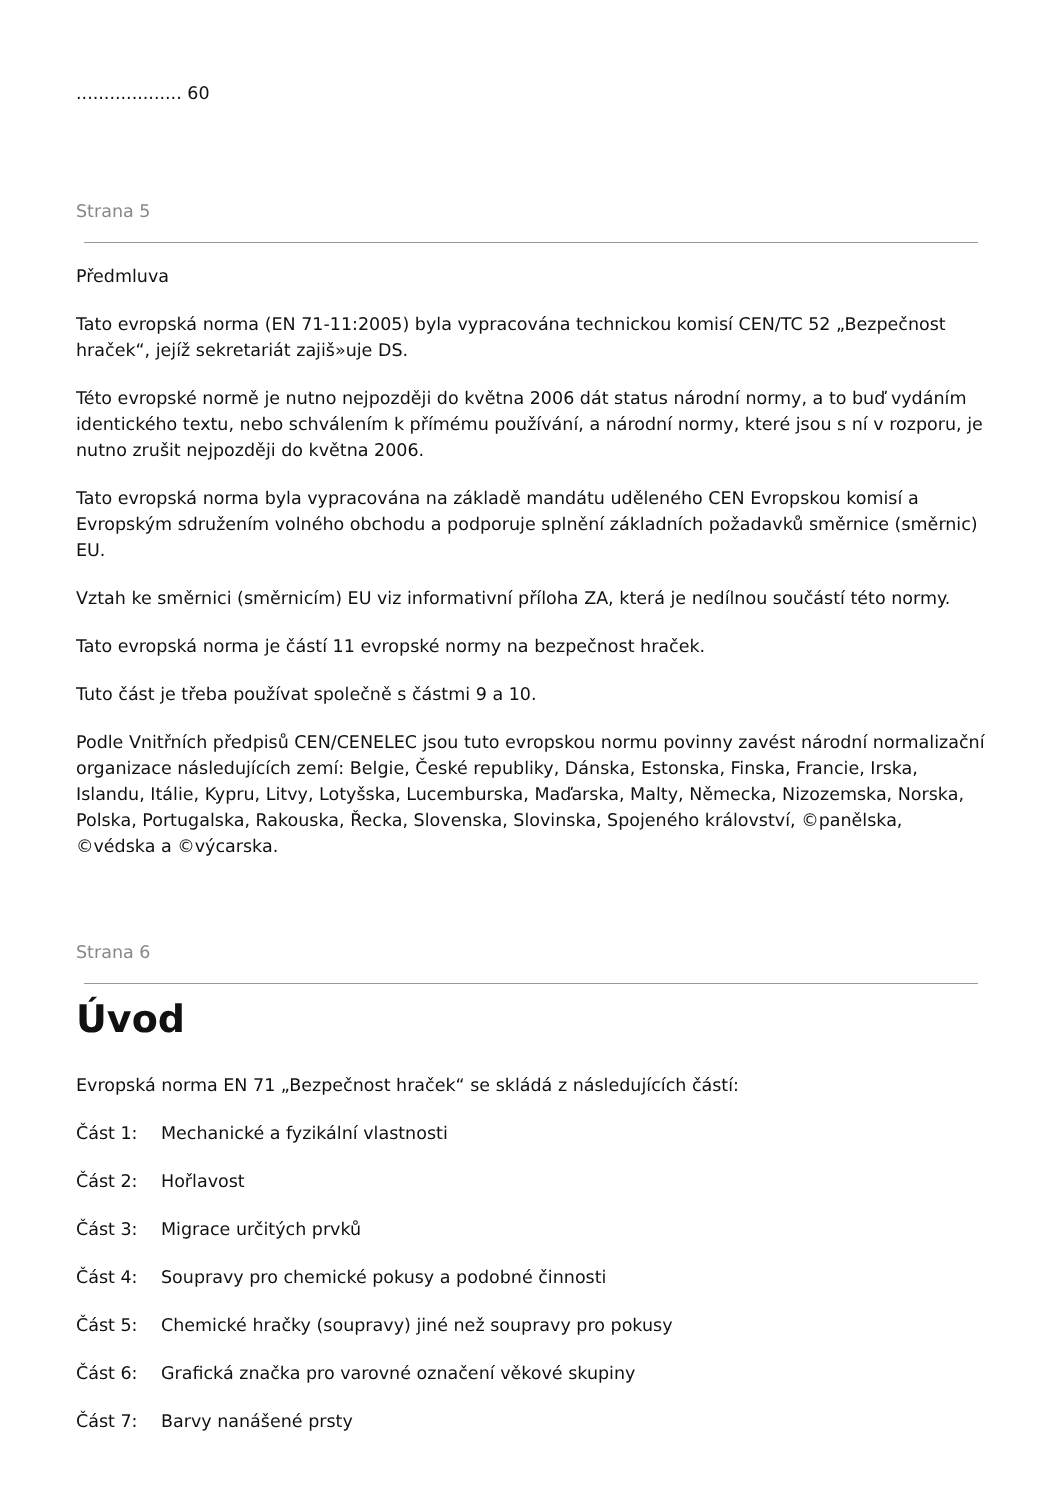................... 60
Strana 5
Předmluva
Tato evropská norma (EN 71-11:2005) byla vypracována technickou komisí CEN/TC 52 „Bezpečnost hraček“, jejíž sekretariát zajiš»uje DS.
Této evropské normě je nutno nejpozději do května 2006 dát status národní normy, a to buď vydáním identického textu, nebo schválením k přímému používání, a národní normy, které jsou s ní v rozporu, je nutno zrušit nejpozději do května 2006.
Tato evropská norma byla vypracována na základě mandátu uděleného CEN Evropskou komisí a Evropským sdružením volného obchodu a podporuje splnění základních požadavků směrnice (směrnic) EU.
Vztah ke směrnici (směrnicím) EU viz informativní příloha ZA, která je nedílnou součástí této normy.
Tato evropská norma je částí 11 evropské normy na bezpečnost hraček.
Tuto část je třeba používat společně s částmi 9 a 10.
Podle Vnitřních předpisů CEN/CENELEC jsou tuto evropskou normu povinny zavést národní normalizační organizace následujících zemí: Belgie, České republiky, Dánska, Estonska, Finska, Francie, Irska, Islandu, Itálie, Kypru, Litvy, Lotyšska, Lucemburska, Maďarska, Malty, Německa, Nizozemska, Norska, Polska, Portugalska, Rakouska, Řecka, Slovenska, Slovinska, Spojeného království, ©panělska, ©védska a ©výcarska.
Strana 6
Úvod
Evropská norma EN 71 „Bezpečnost hraček“ se skládá z následujících částí:
Část 1: Mechanické a fyzikální vlastnosti
Část 2: Hořlavost
Část 3: Migrace určitých prvků
Část 4: Soupravy pro chemické pokusy a podobné činnosti
Část 5: Chemické hračky (soupravy) jiné než soupravy pro pokusy
Část 6: Grafická značka pro varovné označení věkové skupiny
Část 7: Barvy nanášené prsty